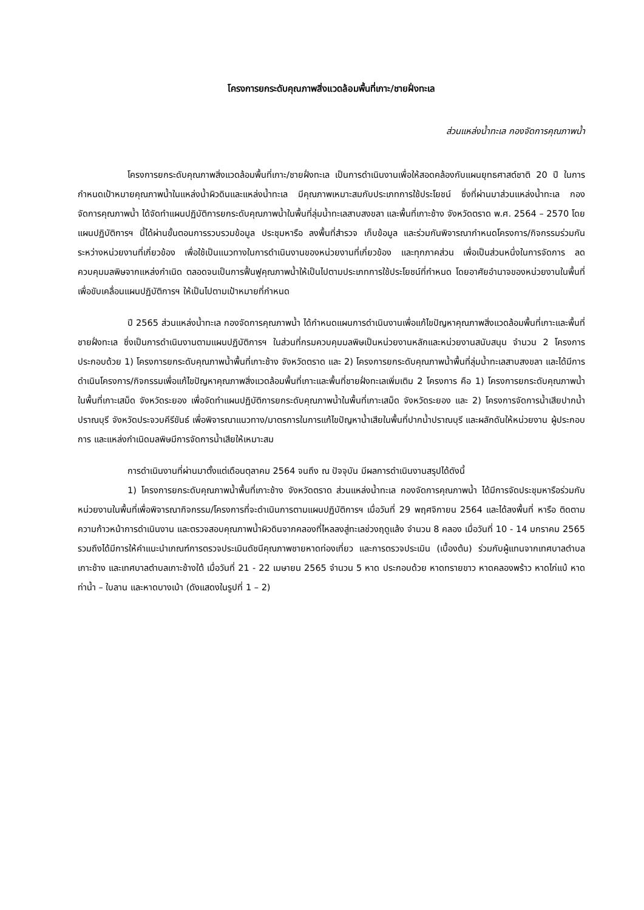โครงการยกระดับคุณภาพสิ่งแวดล้อมพื้นที่เกาะ/ชายฝั่งทะเล
ส่วนแหล่งน้ำทะเล กองจัดการคุณภาพน้ำ
โครงการยกระดับคุณภาพสิ่งแวดล้อมพื้นที่เกาะ/ชายฝั่งทะเล เป็นการดำเนินงานเพื่อให้สอดคล้องกับแผนยุทธศาสต์ชาติ 20 ปี ในการกำหนดเป้าหมายคุณภาพน้ำในแหล่งน้ำผิวดินและแหล่งน้ำทะเล มีคุณภาพเหมาะสมกับประเภทการใช้ประโยชน์ ซึ่งที่ผ่านมาส่วนแหล่งน้ำทะเล กองจัดการคุณภาพน้ำ ได้จัดทำแผนปฏิบัติการยกระดับคุณภาพน้ำในพื้นที่ลุ่มน้ำทะเลสาบสงขลา และพื้นที่เกาะช้าง จังหวัดตราด พ.ศ. 2564 – 2570 โดยแผนปฏิบัติการฯ นี้ได้ผ่านขั้นตอนการรวบรวมข้อมูล ประชุมหารือ ลงพื้นที่สำรวจ เก็บข้อมูล และร่วมกันพิจารณากำหนดโครงการ/กิจกรรมร่วมกันระหว่างหน่วยงานที่เกี่ยวข้อง เพื่อใช้เป็นแนวทางในการดำเนินงานของหน่วยงานที่เกี่ยวข้อง และทุกภาคส่วน เพื่อเป็นส่วนหนึ่งในการจัดการ ลด ควบคุมมลพิษจากแหล่งกำเนิด ตลอดจนเป็นการฟื้นฟูคุณภาพน้ำให้เป็นไปตามประเภทการใช้ประโยชน์ที่กำหนด โดยอาศัยอำนาจของหน่วยงานในพื้นที่เพื่อขับเคลื่อนแผนปฏิบัติการฯ ให้เป็นไปตามเป้าหมายที่กำหนด
ปี 2565 ส่วนแหล่งน้ำทะเล กองจัดการคุณภาพน้ำ ได้กำหนดแผนการดำเนินงานเพื่อแก้ไขปัญหาคุณภาพสิ่งแวดล้อมพื้นที่เกาะและพื้นที่ชายฝั่งทะเล ซึ่งเป็นการดำเนินงานตามแผนปฏิบัติการฯ ในส่วนที่กรมควบคุมมลพิษเป็นหน่วยงานหลักและหน่วยงานสนับสนุน จำนวน 2 โครงการ ประกอบด้วย 1) โครงการยกระดับคุณภาพน้ำพื้นที่เกาะช้าง จังหวัดตราด และ 2) โครงการยกระดับคุณภาพน้ำพื้นที่ลุ่มน้ำทะเลสาบสงขลา และได้มีการดำเนินโครงการ/กิจกรรมเพื่อแก้ไขปัญหาคุณภาพสิ่งแวดล้อมพื้นที่เกาะและพื้นที่ชายฝั่งทะเลเพิ่มเติม 2 โครงการ คือ 1) โครงการยกระดับคุณภาพน้ำในพื้นที่เกาะเสม็ด จังหวัดระยอง เพื่อจัดทำแผนปฏิบัติการยกระดับคุณภาพน้ำในพื้นที่เกาะเสม็ด จังหวัดระยอง และ 2) โครงการจัดการน้ำเสียปากน้ำปราณบุรี จังหวัดประจวบคีรีขันธ์ เพื่อพิจารณาแนวทาง/มาตรการในการแก้ไขปัญหาน้ำเสียในพื้นที่ปากน้ำปราณบุรี และผลักดันให้หน่วยงาน ผู้ประกอบการ และแหล่งกำเนิดมลพิษมีการจัดการน้ำเสียให้เหมาะสม
การดำเนินงานที่ผ่านมาตั้งแต่เดือนตุลาคม 2564 จนถึง ณ ปัจจุบัน มีผลการดำเนินงานสรุปได้ดังนี้
1) โครงการยกระดับคุณภาพน้ำพื้นที่เกาะช้าง จังหวัดตราด ส่วนแหล่งน้ำทะเล กองจัดการคุณภาพน้ำ ได้มีการจัดประชุมหารือร่วมกับหน่วยงานในพื้นที่เพื่อพิจารณากิจกรรม/โครงการที่จะดำเนินการตามแผนปฏิบัติการฯ เมื่อวันที่ 29 พฤศจิกายน 2564 และได้ลงพื้นที่ หารือ ติดตามความก้าวหน้าการดำเนินงาน และตรวจสอบคุณภาพน้ำผิวดินจากคลองที่ไหลลงสู่ทะเลช่วงฤดูแล้ง จำนวน 8 คลอง เมื่อวันที่ 10 - 14 มกราคม 2565 รวมถึงได้มีการให้คำแนะนำเกณฑ์การตรวจประเมินดัชนีคุณภาพชายหาดท่องเที่ยว และการตรวจประเมิน (เบื้องต้น) ร่วมกับผู้แทนจากเทศบาลตำบลเกาะช้าง และเทศบาลตำบลเกาะช้างใต้ เมื่อวันที่ 21 - 22 เมษายน 2565 จำนวน 5 หาด ประกอบด้วย หาดทรายขาว หาดคลองพร้าว หาดไก่แบ้ หาดท่าน้ำ – ใบลาน และหาดบางเบ้า (ดังแสดงในรูปที่ 1 – 2)